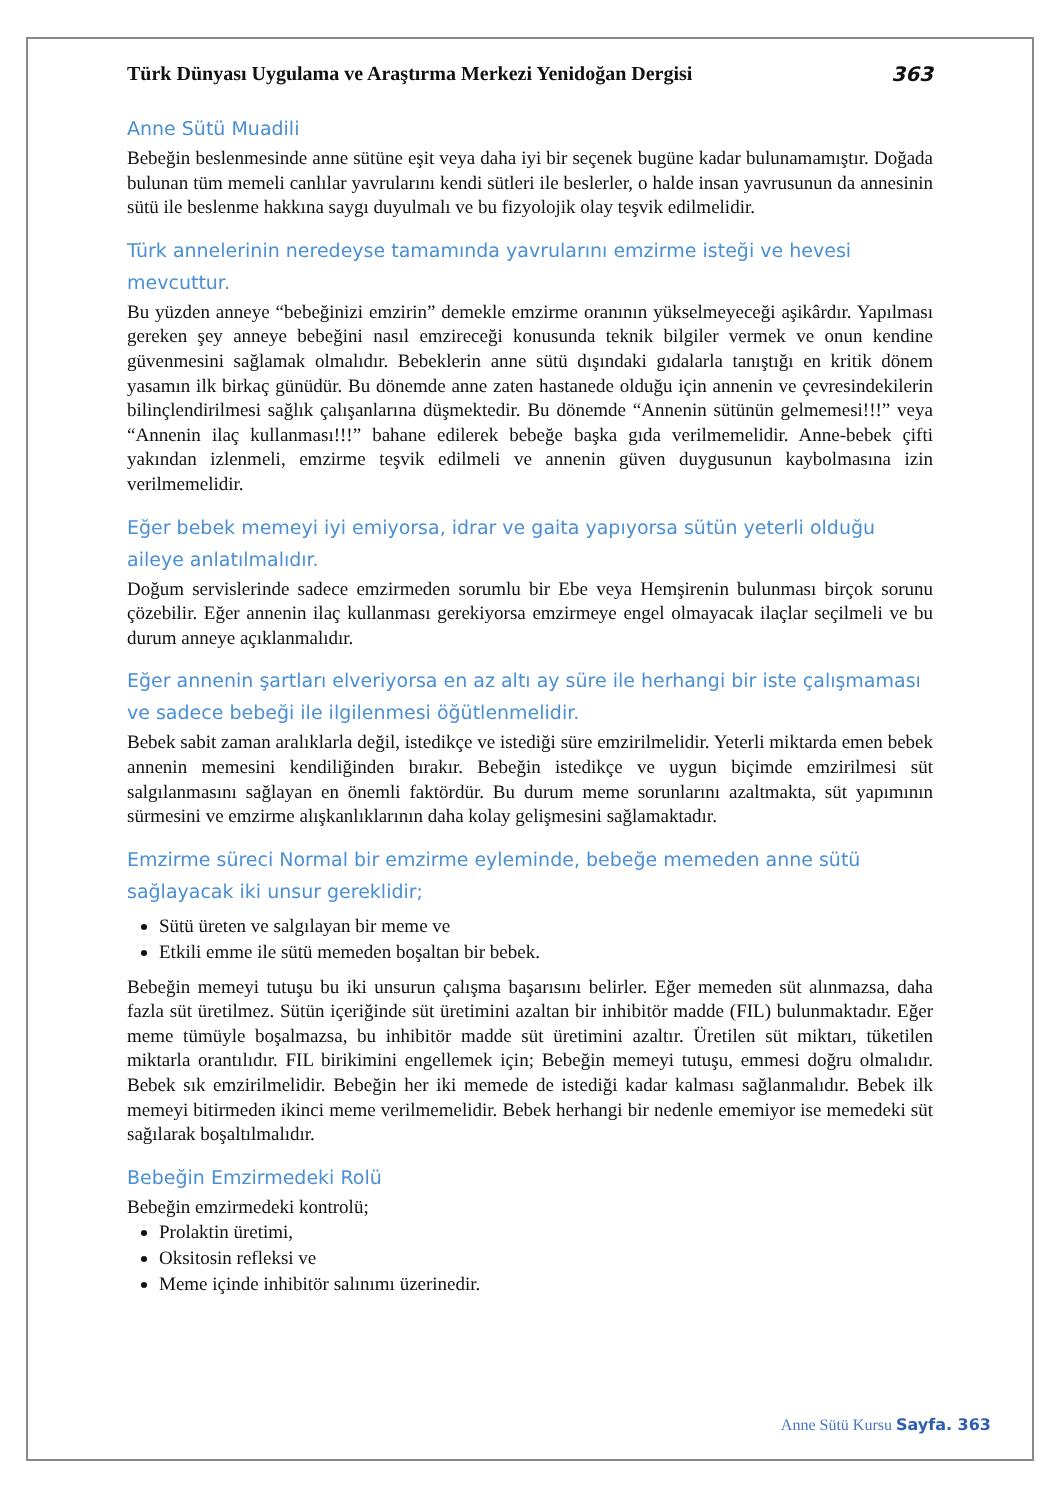Türk Dünyası Uygulama ve Araştırma Merkezi Yenidoğan Dergisi 363
Anne Sütü Muadili
Bebeğin beslenmesinde anne sütüne eşit veya daha iyi bir seçenek bugüne kadar bulunamamıştır. Doğada bulunan tüm memeli canlılar yavrularını kendi sütleri ile beslerler, o halde insan yavrusunun da annesinin sütü ile beslenme hakkına saygı duyulmalı ve bu fizyolojik olay teşvik edilmelidir.
Türk annelerinin neredeyse tamamında yavrularını emzirme isteği ve hevesi mevcuttur.
Bu yüzden anneye “bebeğinizi emzirin” demekle emzirme oranının yükselmeyeceği aşikârdır. Yapılması gereken şey anneye bebeğini nasıl emzireceği konusunda teknik bilgiler vermek ve onun kendine güvenmesini sağlamak olmalıdır. Bebeklerin anne sütü dışındaki gıdalarla tanıştığı en kritik dönem yasamın ilk birkaç günüdür. Bu dönemde anne zaten hastanede olduğu için annenin ve çevresindekilerin bilinçlendirilmesi sağlık çalışanlarına düşmektedir. Bu dönemde “Annenin sütünün gelmemesi!!!” veya “Annenin ilaç kullanması!!!” bahane edilerek bebeğe başka gıda verilmemelidir. Anne-bebek çifti yakından izlenmeli, emzirme teşvik edilmeli ve annenin güven duygusunun kaybolmasına izin verilmemelidir.
Eğer bebek memeyi iyi emiyorsa, idrar ve gaita yapıyorsa sütün yeterli olduğu aileye anlatılmalıdır.
Doğum servislerinde sadece emzirmeden sorumlu bir Ebe veya Hemşirenin bulunması birçok sorunu çözebilir. Eğer annenin ilaç kullanması gerekiyorsa emzirmeye engel olmayacak ilaçlar seçilmeli ve bu durum anneye açıklanmalıdır.
Eğer annenin şartları elveriyorsa en az altı ay süre ile herhangi bir iste çalışmaması ve sadece bebeği ile ilgilenmesi öğütlenmelidir.
Bebek sabit zaman aralıklarla değil, istedikçe ve istediği süre emzirilmelidir. Yeterli miktarda emen bebek annenin memesini kendiliğinden bırakır. Bebeğin istedikçe ve uygun biçimde emzirilmesi süt salgılanmasını sağlayan en önemli faktördür. Bu durum meme sorunlarını azaltmakta, süt yapımının sürmesini ve emzirme alışkanlıklarının daha kolay gelişmesini sağlamaktadır.
Emzirme süreci Normal bir emzirme eyleminde, bebeğe memeden anne sütü sağlayacak iki unsur gereklidir;
Sütü üreten ve salgılayan bir meme ve
Etkili emme ile sütü memeden boşaltan bir bebek.
Bebeğin memeyi tutuşu bu iki unsurun çalışma başarısını belirler. Eğer memeden süt alınmazsa, daha fazla süt üretilmez. Sütün içeriğinde süt üretimini azaltan bir inhibitör madde (FIL) bulunmaktadır. Eğer meme tümüyle boşalmazsa, bu inhibitör madde süt üretimini azaltır. Üretilen süt miktarı, tüketilen miktarla orantılıdır. FIL birikimini engellemek için; Bebeğin memeyi tutuşu, emmesi doğru olmalıdır. Bebek sık emzirilmelidir. Bebeğin her iki memede de istediği kadar kalması sağlanmalıdır. Bebek ilk memeyi bitirmeden ikinci meme verilmemelidir. Bebek herhangi bir nedenle ememiyor ise memedeki süt sağılarak boşaltılmalıdır.
Bebeğin Emzirmedeki Rolü
Bebeğin emzirmedeki kontrolü;
Prolaktin üretimi,
Oksitosin refleksi ve
Meme içinde inhibitör salınımı üzerinedir.
Anne Sütü Kursu Sayfa. 363